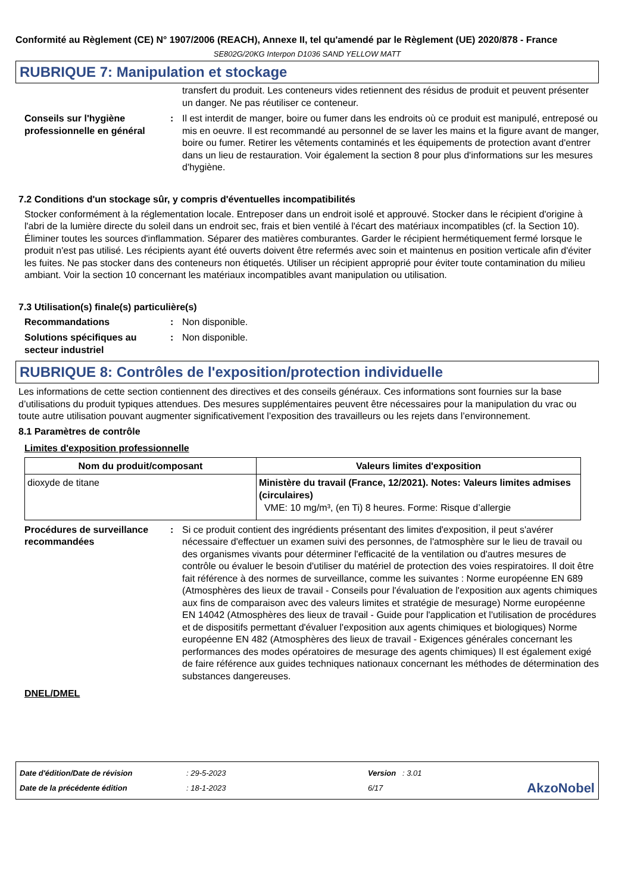Conformité au Règlement (CE) N° 1907/2006 (REACH), Annexe II, tel qu'amendé par le Règlement (UE) 2020/878 - France
SE802G/20KG Interpon D1036 SAND YELLOW MATT
RUBRIQUE 7: Manipulation et stockage
transfert du produit. Les conteneurs vides retiennent des résidus de produit et peuvent présenter un danger. Ne pas réutiliser ce conteneur.
Conseils sur l'hygiène professionnelle en général
: Il est interdit de manger, boire ou fumer dans les endroits où ce produit est manipulé, entreposé ou mis en oeuvre. Il est recommandé au personnel de se laver les mains et la figure avant de manger, boire ou fumer. Retirer les vêtements contaminés et les équipements de protection avant d'entrer dans un lieu de restauration. Voir également la section 8 pour plus d'informations sur les mesures d'hygiène.
7.2 Conditions d'un stockage sûr, y compris d'éventuelles incompatibilités
Stocker conformément à la réglementation locale. Entreposer dans un endroit isolé et approuvé. Stocker dans le récipient d'origine à l'abri de la lumière directe du soleil dans un endroit sec, frais et bien ventilé à l'écart des matériaux incompatibles (cf. la Section 10). Éliminer toutes les sources d'inflammation. Séparer des matières comburantes. Garder le récipient hermétiquement fermé lorsque le produit n'est pas utilisé. Les récipients ayant été ouverts doivent être refermés avec soin et maintenus en position verticale afin d'éviter les fuites. Ne pas stocker dans des conteneurs non étiquetés. Utiliser un récipient approprié pour éviter toute contamination du milieu ambiant. Voir la section 10 concernant les matériaux incompatibles avant manipulation ou utilisation.
7.3 Utilisation(s) finale(s) particulière(s)
Recommandations : Non disponible.
Solutions spécifiques au secteur industriel
: Non disponible.
RUBRIQUE 8: Contrôles de l'exposition/protection individuelle
Les informations de cette section contiennent des directives et des conseils généraux. Ces informations sont fournies sur la base d’utilisations du produit typiques attendues. Des mesures supplémentaires peuvent être nécessaires pour la manipulation du vrac ou toute autre utilisation pouvant augmenter significativement l’exposition des travailleurs ou les rejets dans l’environnement.
8.1 Paramètres de contrôle
Limites d'exposition professionnelle
| Nom du produit/composant | Valeurs limites d'exposition |
| --- | --- |
| dioxyde de titane | Ministère du travail (France, 12/2021). Notes: Valeurs limites admises (circulaires) VME: 10 mg/m³, (en Ti) 8 heures. Forme: Risque d’allergie |
Procédures de surveillance recommandées
: Si ce produit contient des ingrédients présentant des limites d'exposition, il peut s'avérer nécessaire d'effectuer un examen suivi des personnes, de l'atmosphère sur le lieu de travail ou des organismes vivants pour déterminer l'efficacité de la ventilation ou d'autres mesures de contrôle ou évaluer le besoin d'utiliser du matériel de protection des voies respiratoires. Il doit être fait référence à des normes de surveillance, comme les suivantes : Norme européenne EN 689 (Atmosphères des lieux de travail - Conseils pour l'évaluation de l'exposition aux agents chimiques aux fins de comparaison avec des valeurs limites et stratégie de mesurage) Norme européenne EN 14042 (Atmosphères des lieux de travail - Guide pour l'application et l'utilisation de procédures et de dispositifs permettant d'évaluer l'exposition aux agents chimiques et biologiques) Norme européenne EN 482 (Atmosphères des lieux de travail - Exigences générales concernant les performances des modes opératoires de mesurage des agents chimiques) Il est également exigé de faire référence aux guides techniques nationaux concernant les méthodes de détermination des substances dangereuses.
DNEL/DMEL
Date d'édition/Date de révision
Date de la précédente édition
: 29-5-2023
: 18-1-2023
Version : 3.01
6/17
AkzoNobel